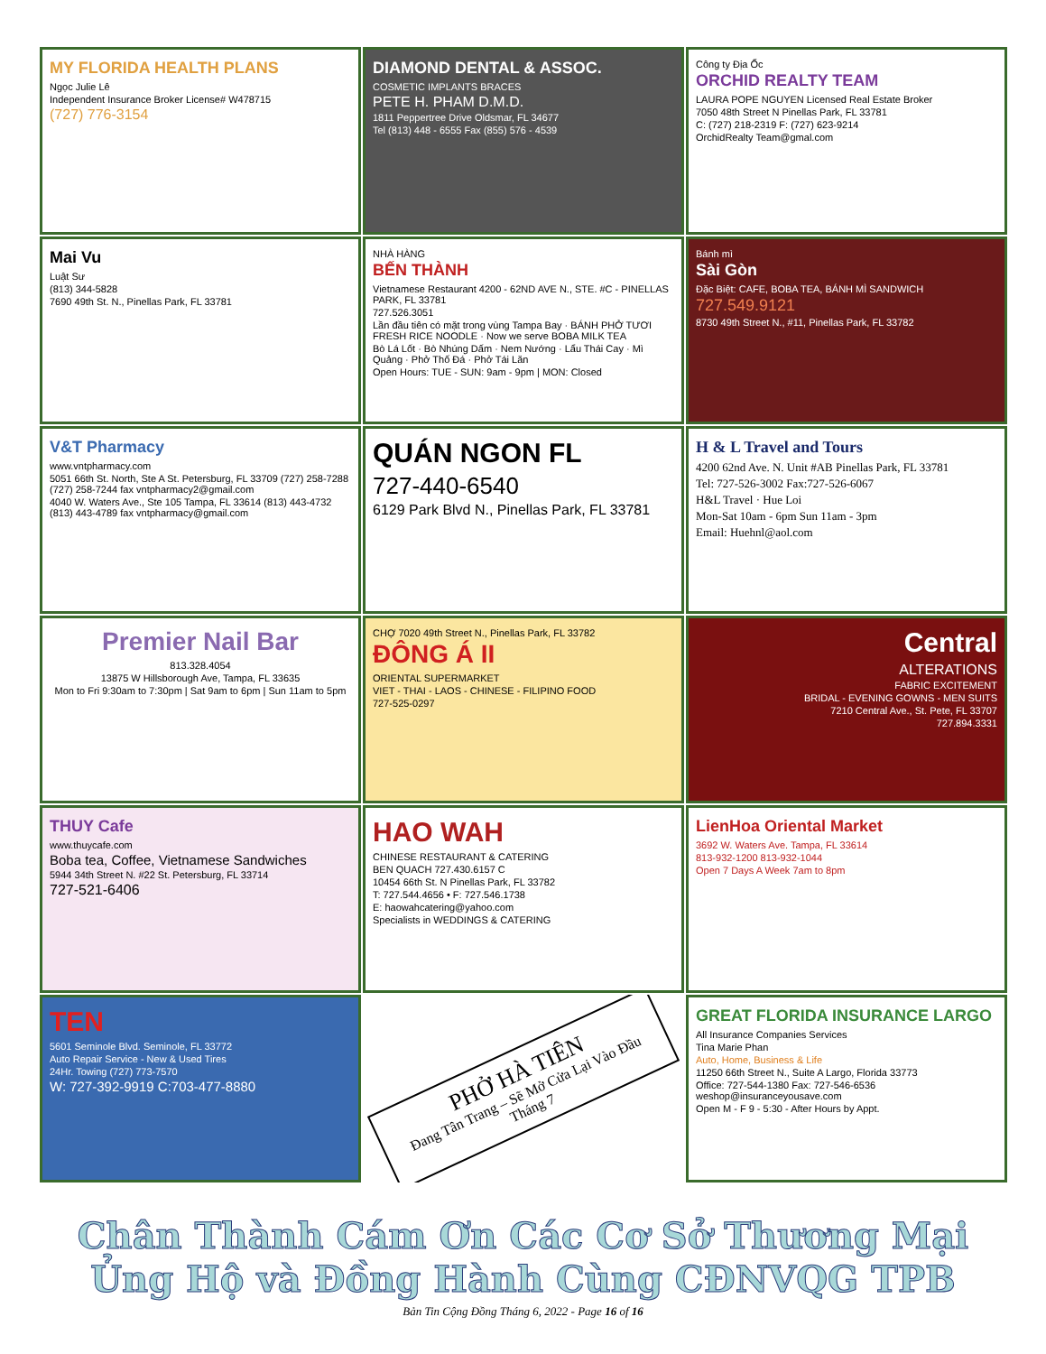MY FLORIDA HEALTH PLANS
Ngọc Julie Lê
Independent Insurance Broker License# W478715
(727) 776-3154
DIAMOND DENTAL & ASSOC.
COSMETIC IMPLANTS BRACES
PETE H. PHAM D.M.D.
1811 Peppertree Drive Oldsmar, FL 34677
Tel (813) 448 - 6555 Fax (855) 576 - 4539
Công ty Địa Ốc
ORCHID REALTY TEAM
LAURA POPE NGUYEN Licensed Real Estate Broker
7050 48th Street N Pinellas Park, FL 33781
C: (727) 218-2319 F: (727) 623-9214
OrchidRealty Team@gmal.com
Mai Vu
Luật Sư
(813) 344-5828
7690 49th St. N., Pinellas Park, FL 33781
NHÀ HÀNG
BẾN THÀNH
Vietnamese Restaurant 4200 - 62ND AVE N., STE. #C - PINELLAS PARK, FL 33781
727.526.3051
Lần đầu tiên có mặt trong vùng Tampa Bay · BÁNH PHỞ TƯƠI FRESH RICE NOODLE · Now we serve BOBA MILK TEA
Bò Lá Lốt · Bò Nhúng Dấm · Nem Nướng · Lẩu Thái Cay · Mì Quảng · Phở Thố Đá · Phở Tái Lăn
Open Hours: TUE - SUN: 9am - 9pm | MON: Closed
Bánh mì
Sài Gòn
Đặc Biệt: CAFE, BOBA TEA, BÁNH MÌ SANDWICH
727.549.9121
8730 49th Street N., #11, Pinellas Park, FL 33782
V&T Pharmacy
www.vntpharmacy.com
5051 66th St. North, Ste A St. Petersburg, FL 33709 (727) 258-7288 (727) 258-7244 fax vntpharmacy2@gmail.com
4040 W. Waters Ave., Ste 105 Tampa, FL 33614 (813) 443-4732 (813) 443-4789 fax vntpharmacy@gmail.com
QUÁN NGON FL
727-440-6540
6129 Park Blvd N., Pinellas Park, FL 33781
H & L Travel and Tours
4200 62nd Ave. N. Unit #AB Pinellas Park, FL 33781
Tel: 727-526-3002 Fax:727-526-6067
H&L Travel · Hue Loi
Mon-Sat 10am - 6pm Sun 11am - 3pm
Email: Huehnl@aol.com
Premier Nail Bar
813.328.4054
13875 W Hillsborough Ave, Tampa, FL 33635
Mon to Fri 9:30am to 7:30pm | Sat 9am to 6pm | Sun 11am to 5pm
CHỢ 7020 49th Street N., Pinellas Park, FL 33782
ĐÔNG Á II
ORIENTAL SUPERMARKET
VIET - THAI - LAOS - CHINESE - FILIPINO FOOD
727-525-0297
Central
ALTERATIONS
FABRIC EXCITEMENT
BRIDAL - EVENING GOWNS - MEN SUITS
7210 Central Ave., St. Pete, FL 33707
727.894.3331
THUY Cafe
www.thuycafe.com
Boba tea, Coffee, Vietnamese Sandwiches
5944 34th Street N. #22 St. Petersburg, FL 33714
727-521-6406
HAO WAH
CHINESE RESTAURANT & CATERING
BEN QUACH 727.430.6157 C
10454 66th St. N Pinellas Park, FL 33782
T: 727.544.4656 • F: 727.546.1738
E: haowahcatering@yahoo.com
Specialists in WEDDINGS & CATERING
LienHoa Oriental Market
3692 W. Waters Ave. Tampa, FL 33614
813-932-1200 813-932-1044
Open 7 Days A Week 7am to 8pm
TEN
5601 Seminole Blvd. Seminole, FL 33772
Auto Repair Service - New & Used Tires
24Hr. Towing (727) 773-7570
W: 727-392-9919 C:703-477-8880
PHỞ HÀ TIÊN
Đang Tân Trang – Sẽ Mở Cửa Lại Vào Đầu Tháng 7
GREAT FLORIDA INSURANCE LARGO
All Insurance Companies Services
Tina Marie Phan
Auto, Home, Business & Life
11250 66th Street N., Suite A Largo, Florida 33773
Office: 727-544-1380 Fax: 727-546-6536 weshop@insuranceyousave.com
Open M - F 9 - 5:30 - After Hours by Appt.
Chân Thành Cám Ơn Các Cơ Sở Thương Mại
Ủng Hộ và Đồng Hành Cùng CĐNVQG TPB
Bản Tin Cộng Đồng Tháng 6, 2022 - Page 16 of 16